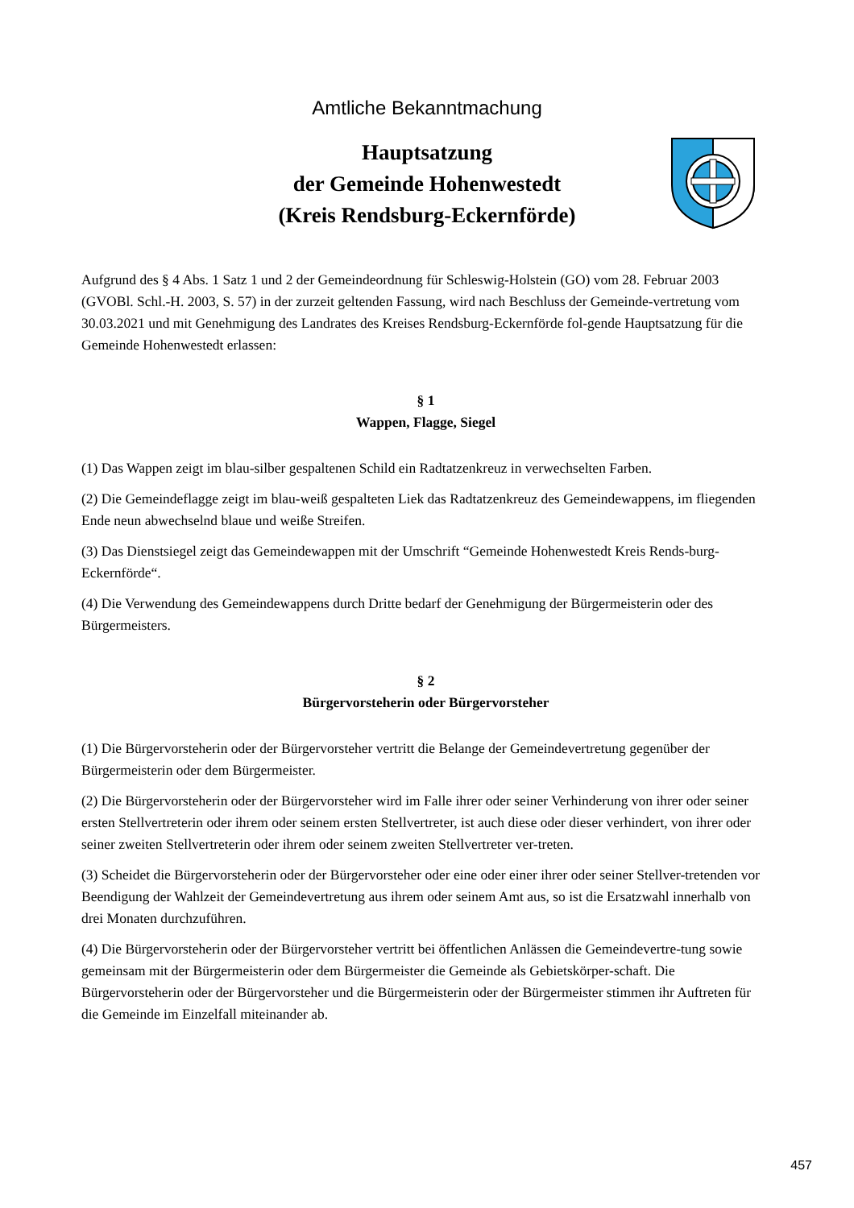Amtliche Bekanntmachung
Hauptsatzung
der Gemeinde Hohenwestedt
(Kreis Rendsburg-Eckernförde)
Aufgrund des § 4 Abs. 1 Satz 1 und 2 der Gemeindeordnung für Schleswig-Holstein (GO) vom 28. Februar 2003 (GVOBl. Schl.-H. 2003, S. 57) in der zurzeit geltenden Fassung, wird nach Beschluss der Gemeinde-vertretung vom 30.03.2021 und mit Genehmigung des Landrates des Kreises Rendsburg-Eckernförde fol-gende Hauptsatzung für die Gemeinde Hohenwestedt erlassen:
§ 1
Wappen, Flagge, Siegel
(1) Das Wappen zeigt im blau-silber gespaltenen Schild ein Radtatzenkreuz in verwechselten Farben.
(2) Die Gemeindeflagge zeigt im blau-weiß gespalteten Liek das Radtatzenkreuz des Gemeindewappens, im fliegenden Ende neun abwechselnd blaue und weiße Streifen.
(3) Das Dienstsiegel zeigt das Gemeindewappen mit der Umschrift “Gemeinde Hohenwestedt Kreis Rends-burg-Eckernförde“.
(4) Die Verwendung des Gemeindewappens durch Dritte bedarf der Genehmigung der Bürgermeisterin oder des Bürgermeisters.
§ 2
Bürgervorsteherin oder Bürgervorsteher
(1) Die Bürgervorsteherin oder der Bürgervorsteher vertritt die Belange der Gemeindevertretung gegenüber der Bürgermeisterin oder dem Bürgermeister.
(2) Die Bürgervorsteherin oder der Bürgervorsteher wird im Falle ihrer oder seiner Verhinderung von ihrer oder seiner ersten Stellvertreterin oder ihrem oder seinem ersten Stellvertreter, ist auch diese oder dieser verhindert, von ihrer oder seiner zweiten Stellvertreterin oder ihrem oder seinem zweiten Stellvertreter ver-treten.
(3) Scheidet die Bürgervorsteherin oder der Bürgervorsteher oder eine oder einer ihrer oder seiner Stellver-tretenden vor Beendigung der Wahlzeit der Gemeindevertretung aus ihrem oder seinem Amt aus, so ist die Ersatzwahl innerhalb von drei Monaten durchzuführen.
(4) Die Bürgervorsteherin oder der Bürgervorsteher vertritt bei öffentlichen Anlässen die Gemeindevertre-tung sowie gemeinsam mit der Bürgermeisterin oder dem Bürgermeister die Gemeinde als Gebietskörper-schaft. Die Bürgervorsteherin oder der Bürgervorsteher und die Bürgermeisterin oder der Bürgermeister stimmen ihr Auftreten für die Gemeinde im Einzelfall miteinander ab.
457